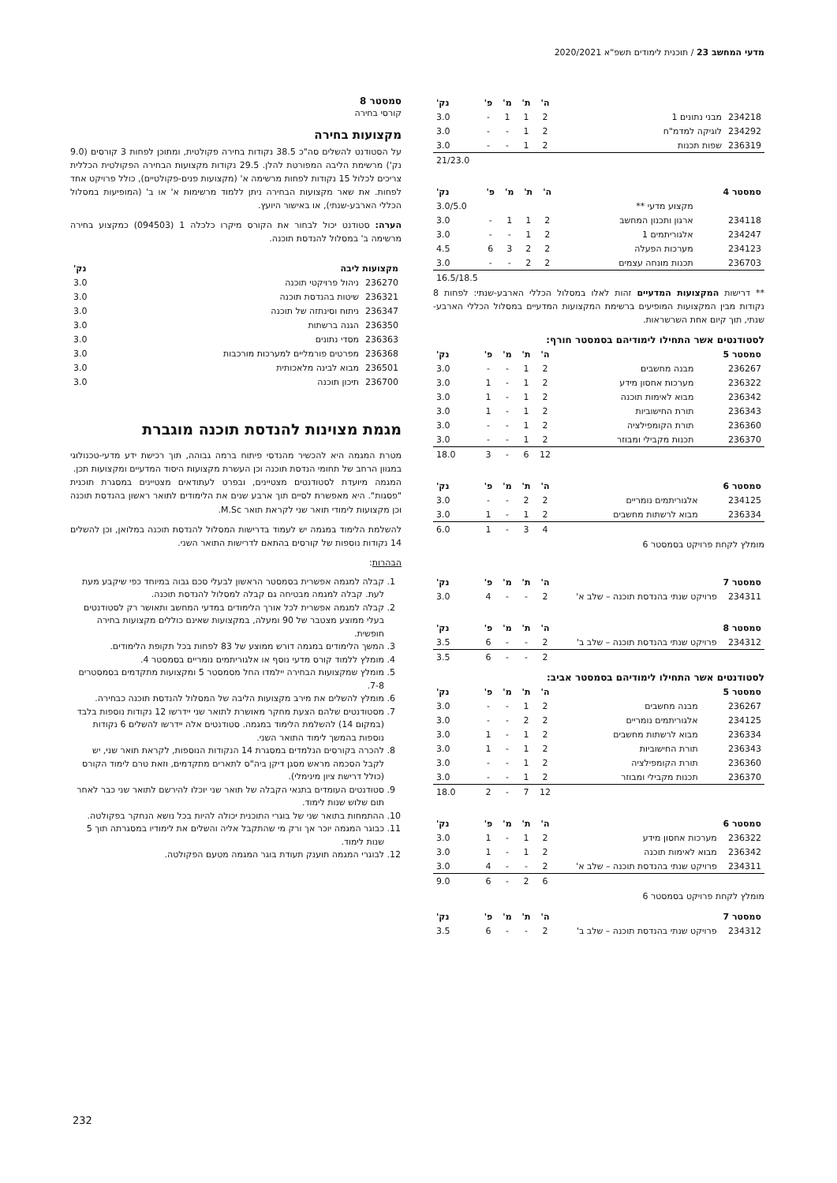מדעי המחשב 23 / תוכנית לימודים תשפ"א 2020/2021
| | | ה' | ת' | מ' | פ' | נק' |
| --- | --- | --- | --- | --- | --- | --- |
| 234218 | מבני נתונים 1 | 2 | 1 | 1 | - | 3.0 |
| 234292 | לוגיקה למדמ"ח | 2 | 1 | - | - | 3.0 |
| 236319 | שפות תכנות | 2 | 1 | - | - | 3.0 |
| | | | | | | 21/23.0 |
| סמסטר 4 | | ה' | ת' | מ' | פ' | נק' |
| --- | --- | --- | --- | --- | --- | --- |
| | מקצוע מדעי ** | | | | | 3.0/5.0 |
| 234118 | ארגון ותכנון המחשב | 2 | 1 | 1 | - | 3.0 |
| 234247 | אלגוריתמים 1 | 2 | 1 | - | - | 3.0 |
| 234123 | מערכות הפעלה | 2 | 2 | 3 | 6 | 4.5 |
| 236703 | תכנות מונחה עצמים | 2 | 2 | - | - | 3.0 |
| | | | | | | 16.5/18.5 |
** דרישות המקצועות המדעיים זהות לאלו במסלול הכללי הארבע-שנתי: לפחות 8 נקודות מבין המקצועות המופיעים ברשימת המקצועות המדעיים במסלול הכללי הארבע-שנתי, תוך קיום אחת השרשראות.
לסטודנטים אשר התחילו לימודיהם בסמסטר חורף:
| סמסטר 5 | | ה' | ת' | מ' | פ' | נק' |
| --- | --- | --- | --- | --- | --- | --- |
| 236267 | מבנה מחשבים | 2 | 1 | - | - | 3.0 |
| 236322 | מערכות אחסון מידע | 2 | 1 | - | 1 | 3.0 |
| 236342 | מבוא לאימות תוכנה | 2 | 1 | - | 1 | 3.0 |
| 236343 | תורת החישוביות | 2 | 1 | - | 1 | 3.0 |
| 236360 | תורת הקומפילציה | 2 | 1 | - | - | 3.0 |
| 236370 | תכנות מקבילי ומבוזר | 2 | 1 | - | - | 3.0 |
| | | 12 | 6 | - | 3 | 18.0 |
| סמסטר 6 | | ה' | ת' | מ' | פ' | נק' |
| --- | --- | --- | --- | --- | --- | --- |
| 234125 | אלגוריתמים נומריים | 2 | 2 | - | - | 3.0 |
| 236334 | מבוא לרשתות מחשבים | 2 | 1 | - | 1 | 3.0 |
| | | 4 | 3 | - | 1 | 6.0 |
מומלץ לקחת פרויקט בסמסטר 6
| סמסטר 7 | | ה' | ת' | מ' | פ' | נק' |
| --- | --- | --- | --- | --- | --- | --- |
| 234311 | פרויקט שנתי בהנדסת תוכנה – שלב א' | 2 | - | - | 4 | 3.0 |
| סמסטר 8 | | ה' | ת' | מ' | פ' | נק' |
| --- | --- | --- | --- | --- | --- | --- |
| 234312 | פרויקט שנתי בהנדסת תוכנה – שלב ב' | 2 | - | - | 6 | 3.5 |
| | | 2 | - | - | 6 | 3.5 |
לסטודנטים אשר התחילו לימודיהם בסמסטר אביב:
| סמסטר 5 | | ה' | ת' | מ' | פ' | נק' |
| --- | --- | --- | --- | --- | --- | --- |
| 236267 | מבנה מחשבים | 2 | 1 | - | - | 3.0 |
| 234125 | אלגוריתמים נומריים | 2 | 2 | - | - | 3.0 |
| 236334 | מבוא לרשתות מחשבים | 2 | 1 | - | 1 | 3.0 |
| 236343 | תורת החישוביות | 2 | 1 | - | 1 | 3.0 |
| 236360 | תורת הקומפילציה | 2 | 1 | - | - | 3.0 |
| 236370 | תכנות מקבילי ומבוזר | 2 | 1 | - | - | 3.0 |
| | | 12 | 7 | - | 2 | 18.0 |
| סמסטר 6 | | ה' | ת' | מ' | פ' | נק' |
| --- | --- | --- | --- | --- | --- | --- |
| 236322 | מערכות אחסון מידע | 2 | 1 | - | 1 | 3.0 |
| 236342 | מבוא לאימות תוכנה | 2 | 1 | - | 1 | 3.0 |
| 234311 | פרויקט שנתי בהנדסת תוכנה – שלב א' | 2 | - | - | 4 | 3.0 |
| | | 6 | 2 | - | 6 | 9.0 |
מומלץ לקחת פרויקט בסמסטר 6
| סמסטר 7 | | ה' | ת' | מ' | פ' | נק' |
| --- | --- | --- | --- | --- | --- | --- |
| 234312 | פרויקט שנתי בהנדסת תוכנה – שלב ב' | 2 | - | - | 6 | 3.5 |
סמסטר 8
קורסי בחירה
מקצועות בחירה
על הסטודנט להשלים סה"כ 38.5 נקודות בחירה פקולטית, ומתוכן לפחות 3 קורסים (9.0 נק') מרשימת הליבה המפורטת להלן. 29.5 נקודות מקצועות הבחירה הפקולטית הכללית צריכים לכלול 15 נקודות לפחות מרשימה א' (מקצועות פנים-פקולטיים), כולל פרויקט אחד לפחות. את שאר מקצועות הבחירה ניתן ללמוד מרשימות א' או ב' (המופיעות במסלול הכללי הארבע-שנתי), או באישור היועץ.
הערה: סטודנט יכול לבחור את הקורס מיקרו כלכלה 1 (094503) כמקצוע בחירה מרשימה ב' במסלול להנדסת תוכנה.
| מקצועות ליבה | | נק' |
| --- | --- | --- |
| 236270 | ניהול פרויקטי תוכנה | 3.0 |
| 236321 | שיטות בהנדסת תוכנה | 3.0 |
| 236347 | ניתוח וסינתזה של תוכנה | 3.0 |
| 236350 | הגנה ברשתות | 3.0 |
| 236363 | מסדי נתונים | 3.0 |
| 236368 | מפרטים פורמליים למערכות מורכבות | 3.0 |
| 236501 | מבוא לבינה מלאכותית | 3.0 |
| 236700 | תיכון תוכנה | 3.0 |
מגמת מצוינות להנדסת תוכנה מוגברת
מטרת המגמה היא להכשיר מהנדסי פיתוח ברמה גבוהה, תוך רכישת ידע מדעי-טכנולוגי במגוון הרחב של תחומי הנדסת תוכנה וכן העשרת מקצועות היסוד המדעיים ומקצועות תכן.
המגמה מיועדת לסטודנטים מצטיינים, ובפרט לעתודאים מצטיינים במסגרת תוכנית "פסגות". היא מאפשרת לסיים תוך ארבע שנים את הלימודים לתואר ראשון בהנדסת תוכנה וכן מקצועות לימודי תואר שני לקראת תואר M.Sc.
להשלמת הלימוד במגמה יש לעמוד בדרישות המסלול להנדסת תוכנה במלואן, וכן להשלים 14 נקודות נוספות של קורסים בהתאם לדרישות התואר השני.
הבהרות:
1. קבלה למגמה אפשרית בסמסטר הראשון לבעלי סכם גבוה במיוחד כפי שיקבע מעת לעת. קבלה למגמה מבטיחה גם קבלה למסלול להנדסת תוכנה.
2. קבלה למגמה אפשרית לכל אורך הלימודים במדעי המחשב ותאושר רק לסטודנטים בעלי ממוצע מצטבר של 90 ומעלה, במקצועות שאינם כוללים מקצועות בחירה חופשית.
3. המשך הלימודים במגמה דורש ממוצע של 83 לפחות בכל תקופת הלימודים.
4. מומלץ ללמוד קורס מדעי נוסף או אלגוריתמים נומריים בסמסטר 4.
5. מומלץ שמקצועות הבחירה יילמדו החל מסמסטר 5 ומקצועות מתקדמים בסמסטרים 7-8.
6. מומלץ להשלים את מירב מקצועות הליבה של המסלול להנדסת תוכנה כבחירה.
7. מסטודנטים שלהם הצעת מחקר מאושרת לתואר שני יידרשו 12 נקודות נוספות בלבד (במקום 14) להשלמת הלימוד במגמה. סטודנטים אלה יידרשו להשלים 6 נקודות נוספות בהמשך לימוד התואר השני.
8. להכרה בקורסים הנלמדים במסגרת 14 הנקודות הנוספות, לקראת תואר שני, יש לקבל הסכמה מראש מסגן דיקן ביה"ס לתארים מתקדמים, וזאת טרם לימוד הקורס (כולל דרישת ציון מינימלי).
9. סטודנטים העומדים בתנאי הקבלה של תואר שני יוכלו להירשם לתואר שני כבר לאחר תום שלוש שנות לימוד.
10. ההתמחות בתואר שני של בוגרי התוכנית יכולה להיות בכל נושא הנחקר בפקולטה.
11. כבוגר המגמה יוכר אך ורק מי שהתקבל אליה והשלים את לימודיו במסגרתה תוך 5 שנות לימוד.
12. לבוגרי המגמה תוענק תעודת בוגר המגמה מטעם הפקולטה.
232